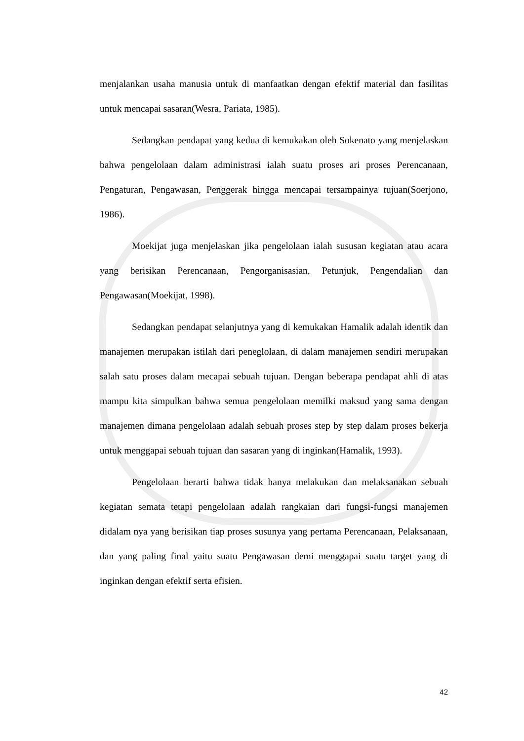menjalankan usaha manusia untuk di manfaatkan dengan efektif material dan fasilitas untuk mencapai sasaran(Wesra, Pariata, 1985).
Sedangkan pendapat yang kedua di kemukakan oleh Sokenato yang menjelaskan bahwa pengelolaan dalam administrasi ialah suatu proses ari proses Perencanaan, Pengaturan, Pengawasan, Penggerak hingga mencapai tersampainya tujuan(Soerjono, 1986).
Moekijat juga menjelaskan jika pengelolaan ialah sususan kegiatan atau acara yang berisikan Perencanaan, Pengorganisasian, Petunjuk, Pengendalian dan Pengawasan(Moekijat, 1998).
Sedangkan pendapat selanjutnya yang di kemukakan Hamalik adalah identik dan manajemen merupakan istilah dari peneglolaan, di dalam manajemen sendiri merupakan salah satu proses dalam mecapai sebuah tujuan. Dengan beberapa pendapat ahli di atas mampu kita simpulkan bahwa semua pengelolaan memilki maksud yang sama dengan manajemen dimana pengelolaan adalah sebuah proses step by step dalam proses bekerja untuk menggapai sebuah tujuan dan sasaran yang di inginkan(Hamalik, 1993).
Pengelolaan berarti bahwa tidak hanya melakukan dan melaksanakan sebuah kegiatan semata tetapi pengelolaan adalah rangkaian dari fungsi-fungsi manajemen didalam nya yang berisikan tiap proses susunya yang pertama Perencanaan, Pelaksanaan, dan yang paling final yaitu suatu Pengawasan demi menggapai suatu target yang di inginkan dengan efektif serta efisien.
42